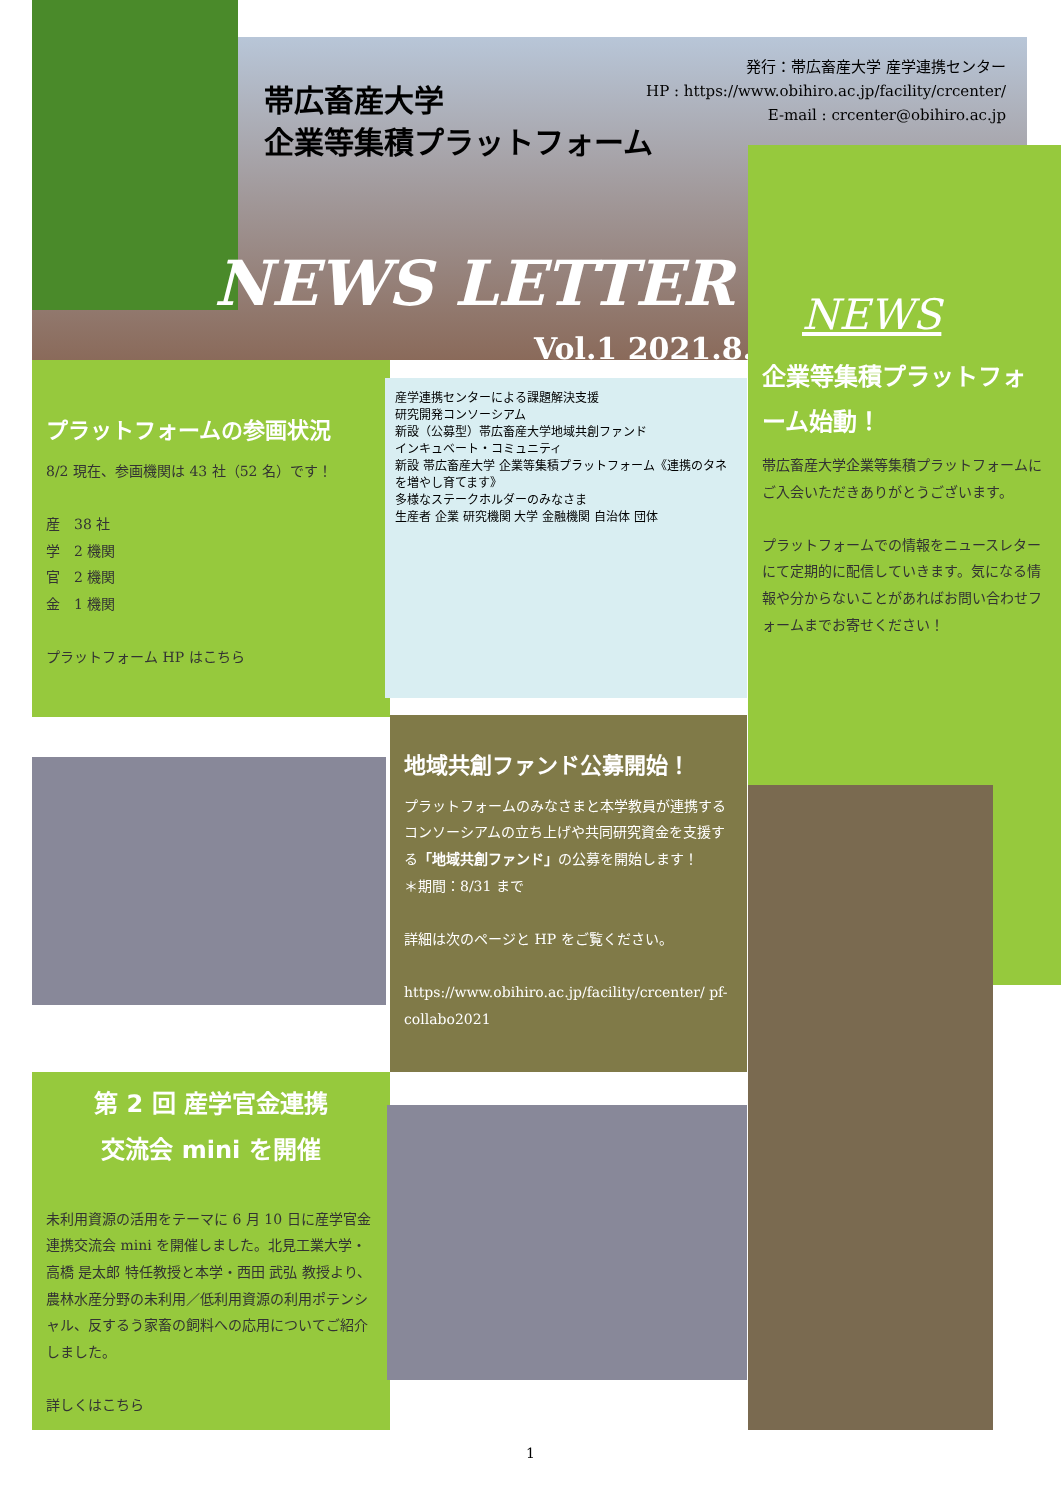帯広畜産大学
企業等集積プラットフォーム
発行：帯広畜産大学 産学連携センター
HP : https://www.obihiro.ac.jp/facility/crcenter/
E-mail : crcenter@obihiro.ac.jp
NEWS LETTER
Vol.1 2021.8.6
NEWS
企業等集積プラットフォーム始動！
帯広畜産大学企業等集積プラットフォームにご入会いただきありがとうございます。
プラットフォームでの情報をニュースレターにて定期的に配信していきます。気になる情報や分からないことがあればお問い合わせフォームまでお寄せください！
プラットフォームの参画状況
8/2 現在、参画機関は 43 社（52 名）です！
産　38 社
学　2 機関
官　2 機関
金　1 機関
プラットフォーム HP はこちら
産学連携センターによる課題解決支援
研究開発コンソーシアム
新設（公募型）帯広畜産大学地域共創ファンド
インキュベート・コミュニティ
新設 帯広畜産大学 企業等集積プラットフォーム《連携のタネを増やし育てます》
多様なステークホルダーのみなさま
生産者 企業 研究機関 大学 金融機関 自治体 団体
地域共創ファンド公募開始！
プラットフォームのみなさまと本学教員が連携するコンソーシアムの立ち上げや共同研究資金を支援する「地域共創ファンド」の公募を開始します！
＊期間：8/31 まで
詳細は次のページと HP をご覧ください。
https://www.obihiro.ac.jp/facility/crcenter/ pf-collabo2021
第 2 回 産学官金連携
交流会 mini を開催
未利用資源の活用をテーマに 6 月 10 日に産学官金連携交流会 mini を開催しました。北見工業大学・高橋 是太郎 特任教授と本学・西田 武弘 教授より、農林水産分野の未利用／低利用資源の利用ポテンシャル、反するう家畜の飼料への応用についてご紹介しました。
詳しくはこちら
1